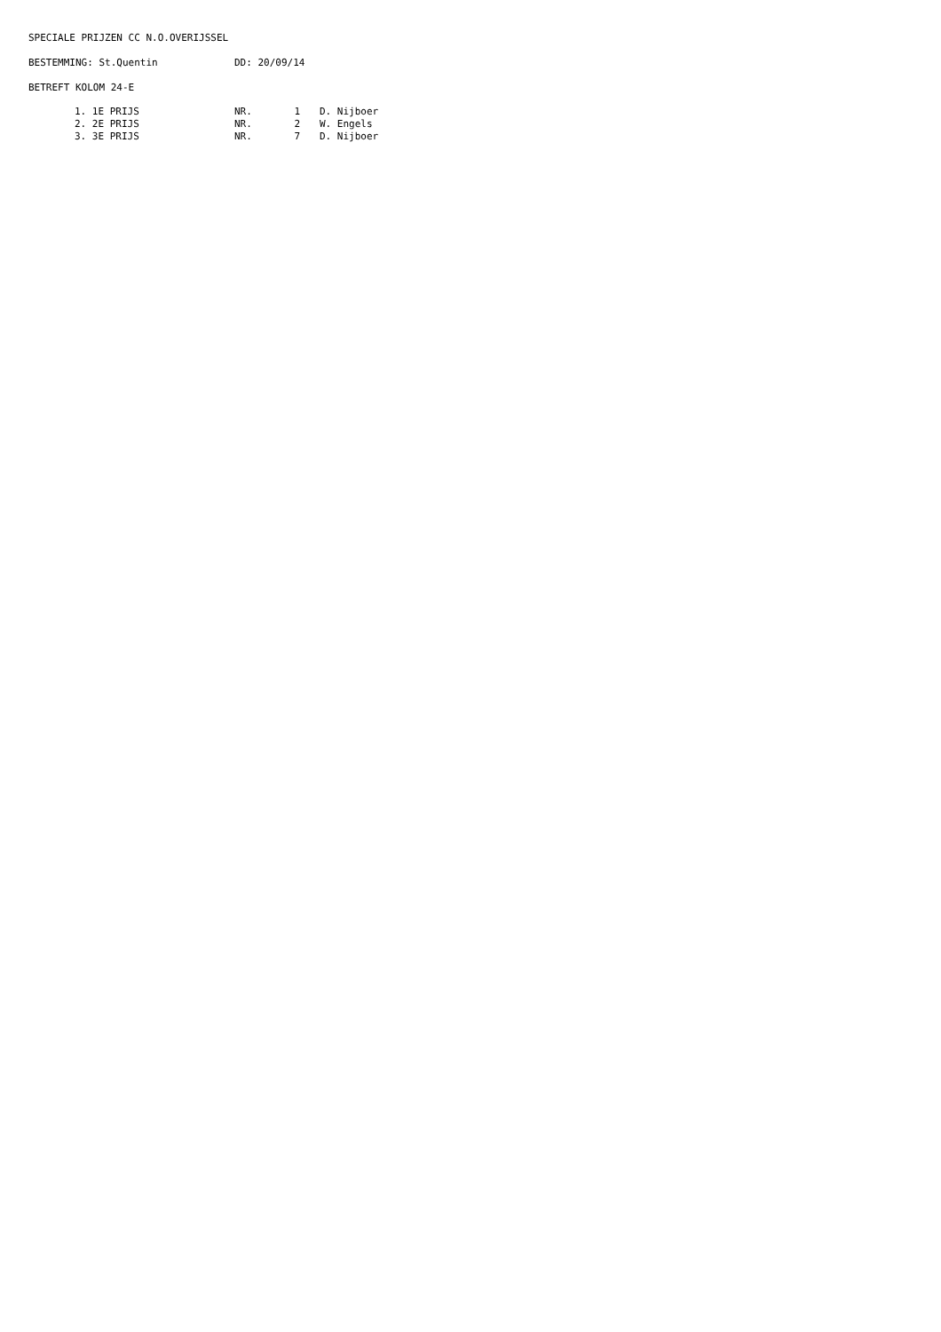SPECIALE PRIJZEN CC N.O.OVERIJSSEL
BESTEMMING: St.Quentin DD: 20/09/14
BETREFT KOLOM 24-E
| 1. 1E PRIJS | NR. | 1 | D. Nijboer |
| 2. 2E PRIJS | NR. | 2 | W. Engels |
| 3. 3E PRIJS | NR. | 7 | D. Nijboer |